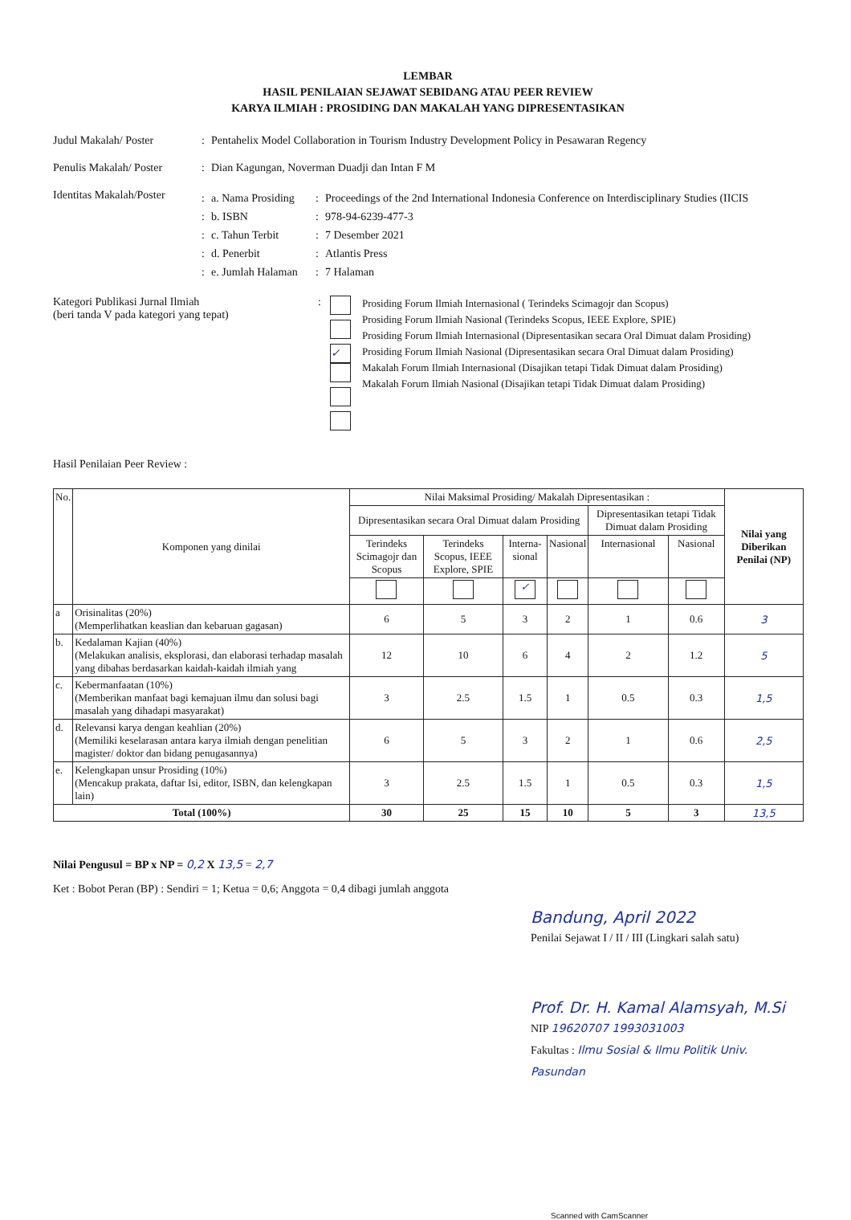LEMBAR
HASIL PENILAIAN SEJAWAT SEBIDANG ATAU PEER REVIEW
KARYA ILMIAH : PROSIDING DAN MAKALAH YANG DIPRESENTASIKAN
Judul Makalah/ Poster : Pentahelix Model Collaboration in Tourism Industry Development Policy in Pesawaran Regency
Penulis Makalah/ Poster
: Dian Kagungan, Noverman Duadji dan Intan F M
Identitas Makalah/Poster
: a. Nama Prosiding
: Proceedings of the 2nd International Indonesia Conference on Interdisciplinary Studies (IICIS
: b. ISBN : 978-94-6239-477-3
: c. Tahun Terbit : 7 Desember 2021
: d. Penerbit : Atlantis Press
: e. Jumlah Halaman
: 7 Halaman
Kategori Publikasi Jurnal Ilmiah
(beri tanda V pada kategori yang tepat)
:
✓
Prosiding Forum Ilmiah Internasional ( Terindeks Scimagojr dan Scopus)
Prosiding Forum Ilmiah Nasional (Terindeks Scopus, IEEE Explore, SPIE)
Prosiding Forum Ilmiah Internasional (Dipresentasikan secara Oral Dimuat dalam Prosiding)
Prosiding Forum Ilmiah Nasional (Dipresentasikan secara Oral Dimuat dalam Prosiding)
Makalah Forum Ilmiah Internasional (Disajikan tetapi Tidak Dimuat dalam Prosiding)
Makalah Forum Ilmiah Nasional (Disajikan tetapi Tidak Dimuat dalam Prosiding)
Hasil Penilaian Peer Review :
| No. | Komponen yang dinilai | Nilai Maksimal Prosiding/ Makalah Dipresentasikan : | | | | | | Nilai yang Diberikan Penilai (NP) |
| --- | --- | --- | --- | --- | --- | --- | --- | --- |
| | | Dipresentasikan secara Oral Dimuat dalam Prosiding | | | | Dipresentasikan tetapi Tidak Dimuat dalam Prosiding | | |
| | | Terindeks Scimagojr dan Scopus | Terindeks Scopus, IEEE Explore, SPIE | Interna-sional | Nasional | Internasional | Nasional | |
| | | | | ✓ | | | | |
| a | Orisinalitas (20%) (Memperlihatkan keaslian dan kebaruan gagasan) | 6 | 5 | 3 | 2 | 1 | 0.6 | 3 |
| b. | Kedalaman Kajian (40%) (Melakukan analisis, eksplorasi, dan elaborasi terhadap masalah yang dibahas berdasarkan kaidah-kaidah ilmiah yang | 12 | 10 | 6 | 4 | 2 | 1.2 | 5 |
| c. | Kebermanfaatan (10%) (Memberikan manfaat bagi kemajuan ilmu dan solusi bagi masalah yang dihadapi masyarakat) | 3 | 2.5 | 1.5 | 1 | 0.5 | 0.3 | 1,5 |
| d. | Relevansi karya dengan keahlian (20%) (Memiliki keselarasan antara karya ilmiah dengan penelitian magister/ doktor dan bidang penugasannya) | 6 | 5 | 3 | 2 | 1 | 0.6 | 2,5 |
| e. | Kelengkapan unsur Prosiding (10%) (Mencakup prakata, daftar Isi, editor, ISBN, dan kelengkapan lain) | 3 | 2.5 | 1.5 | 1 | 0.5 | 0.3 | 1,5 |
| Total (100%) | | 30 | 25 | 15 | 10 | 5 | 3 | 13,5 |
Nilai Pengusul = BP x NP = 0,2 X 13,5 = 2,7
Ket : Bobot Peran (BP) : Sendiri = 1; Ketua = 0,6; Anggota = 0,4 dibagi jumlah anggota
Bandung, April 2022
Penilai Sejawat I / II / III (Lingkari salah satu)
Prof. Dr. H. Kamal Alamsyah, M.Si
NIP 19620707 1993031003
Fakultas : Ilmu Sosial & Ilmu Politik Univ. Pasundan
Scanned with CamScanner